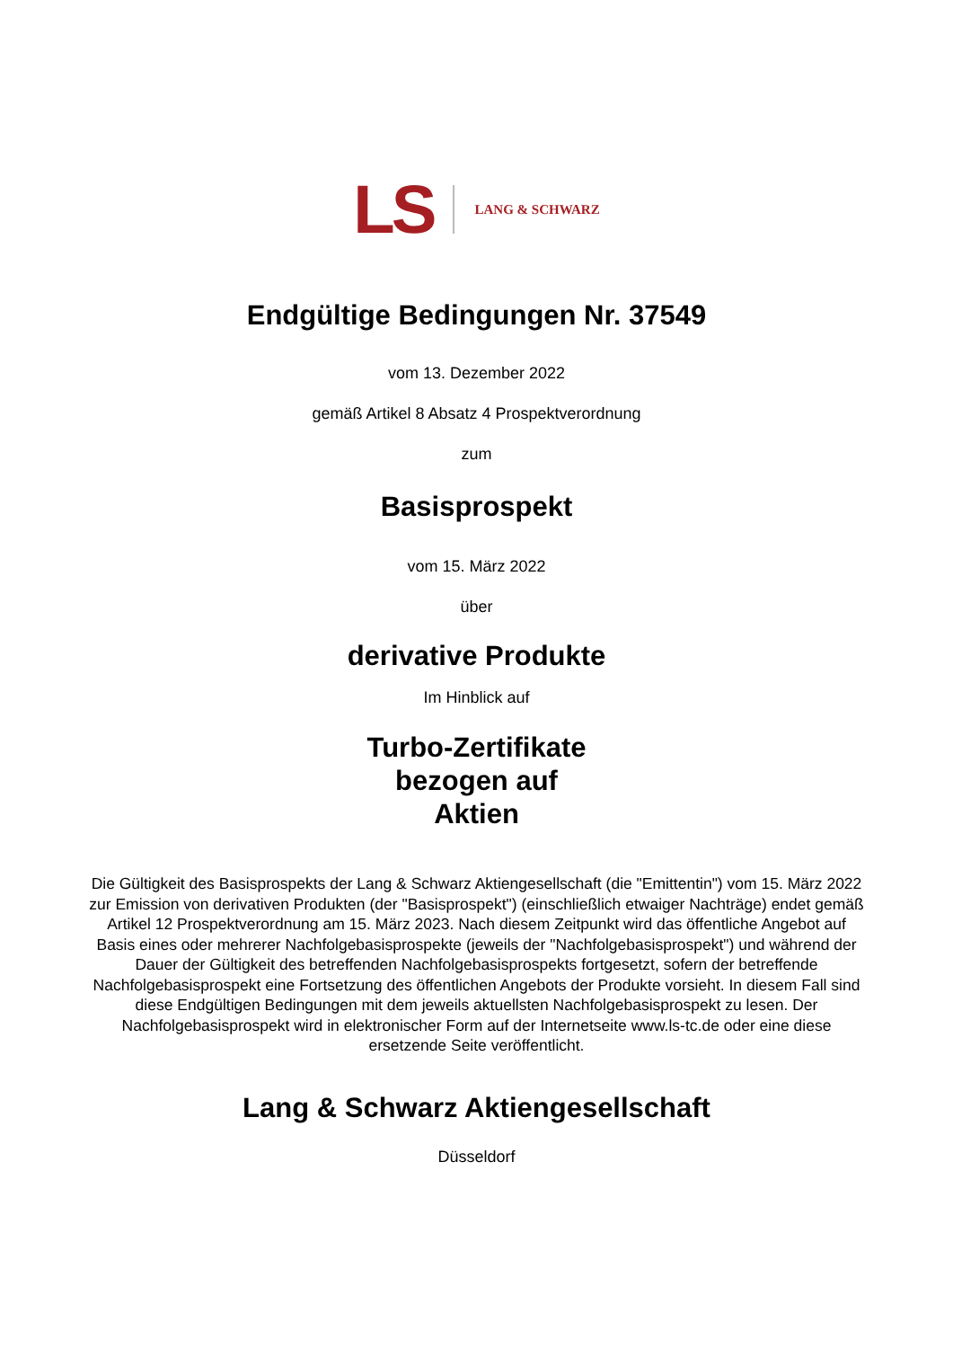LS LANG & SCHWARZ
Endgültige Bedingungen Nr. 37549
vom 13. Dezember 2022
gemäß Artikel 8 Absatz 4 Prospektverordnung
zum
Basisprospekt
vom 15. März 2022
über
derivative Produkte
Im Hinblick auf
Turbo-Zertifikate
bezogen auf
Aktien
Die Gültigkeit des Basisprospekts der Lang & Schwarz Aktiengesellschaft (die "Emittentin") vom 15. März 2022 zur Emission von derivativen Produkten (der "Basisprospekt") (einschließlich etwaiger Nachträge) endet gemäß Artikel 12 Prospektverordnung am 15. März 2023. Nach diesem Zeitpunkt wird das öffentliche Angebot auf Basis eines oder mehrerer Nachfolgebasisprospekte (jeweils der "Nachfolgebasisprospekt") und während der Dauer der Gültigkeit des betreffenden Nachfolgebasisprospekts fortgesetzt, sofern der betreffende Nachfolgebasisprospekt eine Fortsetzung des öffentlichen Angebots der Produkte vorsieht. In diesem Fall sind diese Endgültigen Bedingungen mit dem jeweils aktuellsten Nachfolgebasisprospekt zu lesen. Der Nachfolgebasisprospekt wird in elektronischer Form auf der Internetseite www.ls-tc.de oder eine diese ersetzende Seite veröffentlicht.
Lang & Schwarz Aktiengesellschaft
Düsseldorf